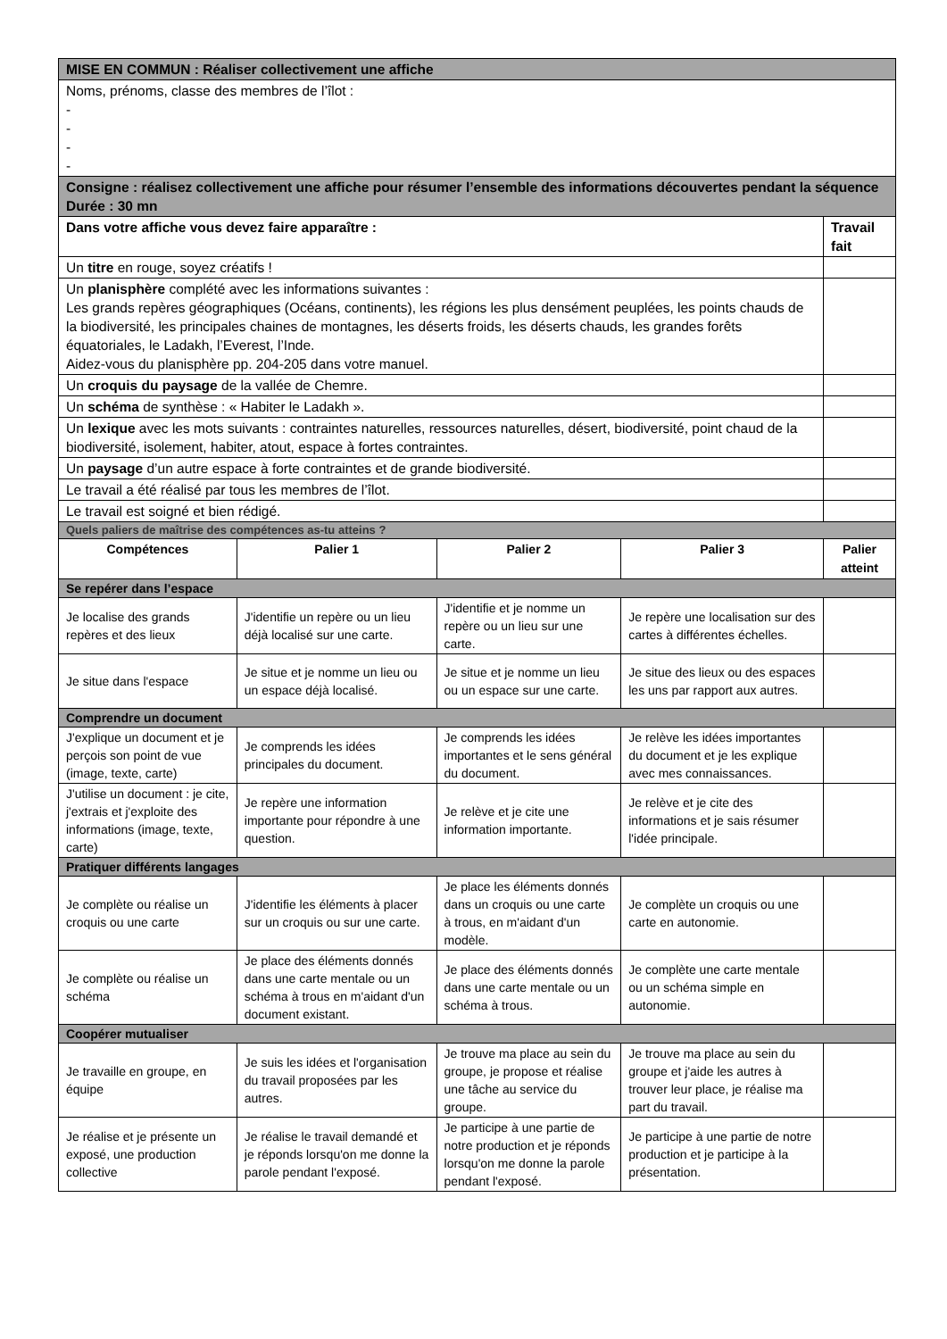| MISE EN COMMUN : Réaliser collectivement une affiche | | | | |
| Noms, prénoms, classe des membres de l’îlot : - - - - | | | | |
| Consigne : réalisez collectivement une affiche pour résumer l’ensemble des informations découvertes pendant la séquence Durée : 30 mn | | | | |
| Dans votre affiche vous devez faire apparaître : | | | | Travail fait |
| Un titre en rouge, soyez créatifs ! | | | | |
| Un planisphère complété avec les informations suivantes : Les grands repères géographiques (Océans, continents), les régions les plus densément peuplées, les points chauds de la biodiversité, les principales chaines de montagnes, les déserts froids, les déserts chauds, les grandes forêts équatoriales, le Ladakh, l’Everest, l’Inde. Aidez-vous du planisphère pp. 204-205 dans votre manuel. | | | | |
| Un croquis du paysage de la vallée de Chemre. | | | | |
| Un schéma de synthèse : « Habiter le Ladakh ». | | | | |
| Un lexique avec les mots suivants : contraintes naturelles, ressources naturelles, désert, biodiversité, point chaud de la biodiversité, isolement, habiter, atout, espace à fortes contraintes. | | | | |
| Un paysage d’un autre espace à forte contraintes et de grande biodiversité. | | | | |
| Le travail a été réalisé par tous les membres de l’îlot. | | | | |
| Le travail est soigné et bien rédigé. | | | | |
| Quels paliers de maîtrise des compétences as-tu atteins ? | | | | |
| Compétences | Palier 1 | Palier 2 | Palier 3 | Palier atteint |
| Se repérer dans l’espace | | | | |
| Je localise des grands repères et des lieux | J'identifie un repère ou un lieu déjà localisé sur une carte. | J'identifie et je nomme un repère ou un lieu sur une carte. | Je repère une localisation sur des cartes à différentes échelles. | |
| Je situe dans l'espace | Je situe et je nomme un lieu ou un espace déjà localisé. | Je situe et je nomme un lieu ou un espace sur une carte. | Je situe des lieux ou des espaces les uns par rapport aux autres. | |
| Comprendre un document | | | | |
| J'explique un document et je perçois son point de vue (image, texte, carte) | Je comprends les idées principales du document. | Je comprends les idées importantes et le sens général du document. | Je relève les idées importantes du document et je les explique avec mes connaissances. | |
| J'utilise un document : je cite, j'extrais et j'exploite des informations (image, texte, carte) | Je repère une information importante pour répondre à une question. | Je relève et je cite une information importante. | Je relève et je cite des informations et je sais résumer l'idée principale. | |
| Pratiquer différents langages | | | | |
| Je complète ou réalise un croquis ou une carte | J'identifie les éléments à placer sur un croquis ou sur une carte. | Je place les éléments donnés dans un croquis ou une carte à trous, en m'aidant d'un modèle. | Je complète un croquis ou une carte en autonomie. | |
| Je complète ou réalise un schéma | Je place des éléments donnés dans une carte mentale ou un schéma à trous en m'aidant d'un document existant. | Je place des éléments donnés dans une carte mentale ou un schéma à trous. | Je complète une carte mentale ou un schéma simple en autonomie. | |
| Coopérer mutualiser | | | | |
| Je travaille en groupe, en équipe | Je suis les idées et l'organisation du travail proposées par les autres. | Je trouve ma place au sein du groupe, je propose et réalise une tâche au service du groupe. | Je trouve ma place au sein du groupe et j'aide les autres à trouver leur place, je réalise ma part du travail. | |
| Je réalise et je présente un exposé, une production collective | Je réalise le travail demandé et je réponds lorsqu'on me donne la parole pendant l'exposé. | Je participe à une partie de notre production et je réponds lorsqu'on me donne la parole pendant l'exposé. | Je participe à une partie de notre production et je participe à la présentation. | |